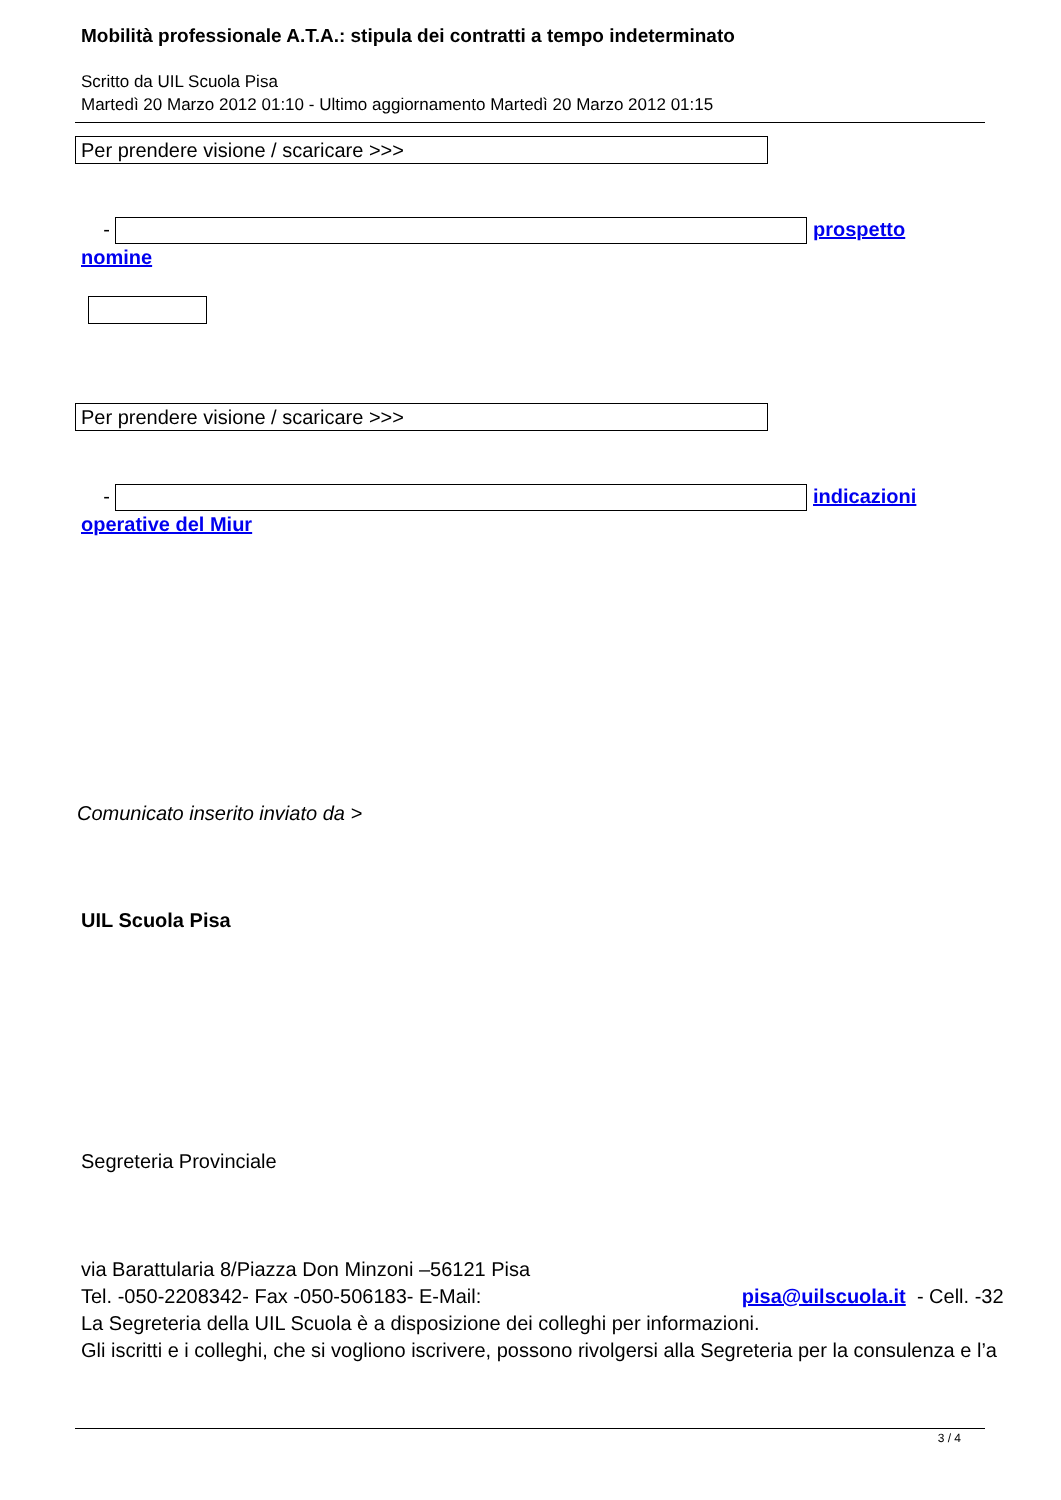Mobilità professionale A.T.A.: stipula dei contratti a tempo indeterminato
Scritto da UIL Scuola Pisa
Martedì 20 Marzo 2012 01:10 - Ultimo aggiornamento Martedì 20 Marzo 2012 01:15
Per prendere visione / scaricare >>>
- prospetto nomine
Per prendere visione / scaricare >>>
- indicazioni operative del Miur
Comunicato inserito inviato da >
UIL Scuola Pisa
Segreteria Provinciale
via Barattularia 8/Piazza Don Minzoni –56121 Pisa
Tel. -050-2208342- Fax -050-506183- E-Mail: pisa@uilscuola.it - Cell. -32
La Segreteria della UIL Scuola è a disposizione dei colleghi per informazioni.
Gli iscritti e i colleghi, che si vogliono iscrivere, possono rivolgersi alla Segreteria per la consulenza e l’a
3 / 4